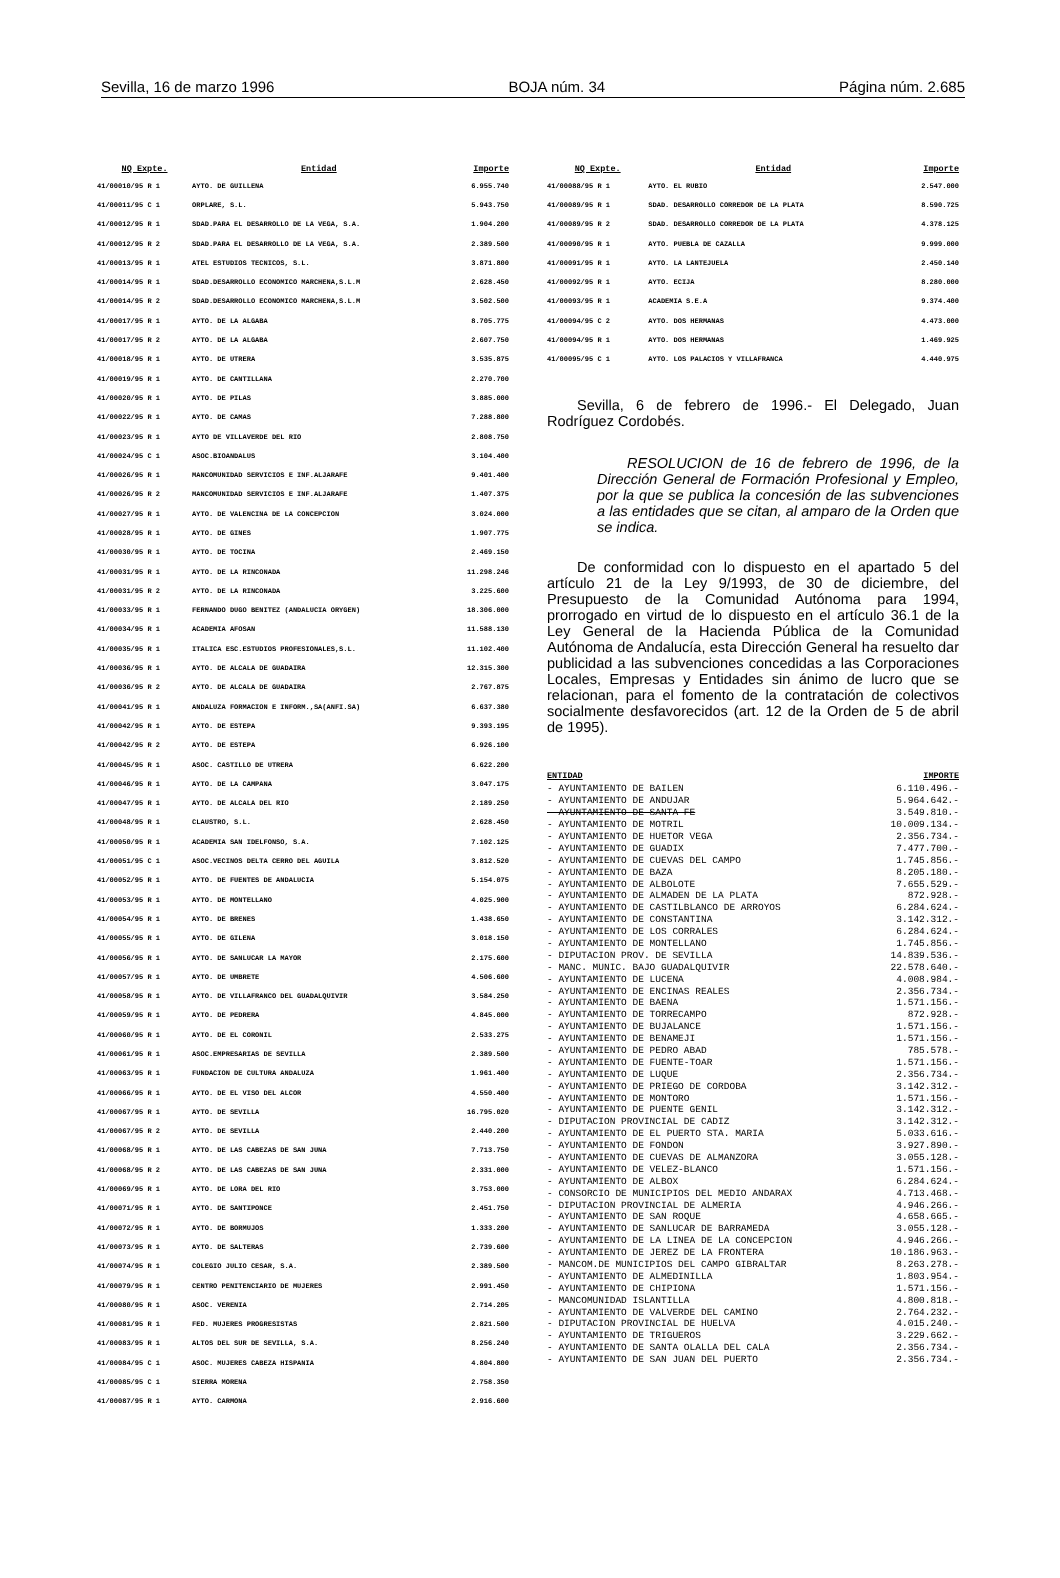Sevilla, 16 de marzo 1996 BOJA núm. 34 Página núm. 2.685
| NQ Expte. | Entidad | Importe |
| --- | --- | --- |
| 41/00010/95 R 1 | AYTO. DE GUILLENA | 6.955.740 |
| 41/00011/95 C 1 | ORPLARE, S.L. | 5.943.750 |
| 41/00012/95 R 1 | SDAD.PARA EL DESARROLLO DE LA VEGA, S.A. | 1.904.200 |
| 41/00012/95 R 2 | SDAD.PARA EL DESARROLLO DE LA VEGA, S.A. | 2.389.500 |
| 41/00013/95 R 1 | ATEL ESTUDIOS TECNICOS, S.L. | 3.871.800 |
| 41/00014/95 R 1 | SDAD.DESARROLLO ECONOMICO MARCHENA,S.L.M | 2.628.450 |
| 41/00014/95 R 2 | SDAD.DESARROLLO ECONOMICO MARCHENA,S.L.M | 3.502.500 |
| 41/00017/95 R 1 | AYTO. DE LA ALGABA | 8.705.775 |
| 41/00017/95 R 2 | AYTO. DE LA ALGABA | 2.607.750 |
| 41/00018/95 R 1 | AYTO. DE UTRERA | 3.535.875 |
| 41/00019/95 R 1 | AYTO. DE CANTILLANA | 2.270.700 |
| 41/00020/95 R 1 | AYTO. DE PILAS | 3.885.000 |
| 41/00022/95 R 1 | AYTO. DE CAMAS | 7.288.800 |
| 41/00023/95 R 1 | AYTO DE VILLAVERDE DEL RIO | 2.808.750 |
| 41/00024/95 C 1 | ASOC.BIOANDALUS | 3.104.400 |
| 41/00026/95 R 1 | MANCOMUNIDAD SERVICIOS E INF.ALJARAFE | 9.401.400 |
| 41/00026/95 R 2 | MANCOMUNIDAD SERVICIOS E INF.ALJARAFE | 1.407.375 |
| 41/00027/95 R 1 | AYTO. DE VALENCINA DE LA CONCEPCION | 3.024.000 |
| 41/00028/95 R 1 | AYTO. DE GINES | 1.907.775 |
| 41/00030/95 R 1 | AYTO. DE TOCINA | 2.469.150 |
| 41/00031/95 R 1 | AYTO. DE LA RINCONADA | 11.298.246 |
| 41/00031/95 R 2 | AYTO. DE LA RINCONADA | 3.225.600 |
| 41/00033/95 R 1 | FERNANDO DUGO BENITEZ (ANDALUCIA ORYGEN) | 18.306.000 |
| 41/00034/95 R 1 | ACADEMIA AFOSAN | 11.588.130 |
| 41/00035/95 R 1 | ITALICA ESC.ESTUDIOS PROFESIONALES,S.L. | 11.102.400 |
| 41/00036/95 R 1 | AYTO. DE ALCALA DE GUADAIRA | 12.315.300 |
| 41/00036/95 R 2 | AYTO. DE ALCALA DE GUADAIRA | 2.767.875 |
| 41/00041/95 R 1 | ANDALUZA FORMACION E INFORM.,SA(ANFI.SA) | 6.637.380 |
| 41/00042/95 R 1 | AYTO. DE ESTEPA | 9.393.195 |
| 41/00042/95 R 2 | AYTO. DE ESTEPA | 6.926.100 |
| 41/00045/95 R 1 | ASOC. CASTILLO DE UTRERA | 6.622.200 |
| 41/00046/95 R 1 | AYTO. DE LA CAMPANA | 3.047.175 |
| 41/00047/95 R 1 | AYTO. DE ALCALA DEL RIO | 2.189.250 |
| 41/00048/95 R 1 | CLAUSTRO, S.L. | 2.628.450 |
| 41/00050/95 R 1 | ACADEMIA SAN IDELFONSO, S.A. | 7.102.125 |
| 41/00051/95 C 1 | ASOC.VECINOS DELTA CERRO DEL AGUILA | 3.812.520 |
| 41/00052/95 R 1 | AYTO. DE FUENTES DE ANDALUCIA | 5.154.075 |
| 41/00053/95 R 1 | AYTO. DE MONTELLANO | 4.025.900 |
| 41/00054/95 R 1 | AYTO. DE BRENES | 1.438.650 |
| 41/00055/95 R 1 | AYTO. DE GILENA | 3.018.150 |
| 41/00056/95 R 1 | AYTO. DE SANLUCAR LA MAYOR | 2.175.600 |
| 41/00057/95 R 1 | AYTO. DE UMBRETE | 4.506.600 |
| 41/00058/95 R 1 | AYTO. DE VILLAFRANCO DEL GUADALQUIVIR | 3.584.250 |
| 41/00059/95 R 1 | AYTO. DE PEDRERA | 4.845.000 |
| 41/00060/95 R 1 | AYTO. DE EL CORONIL | 2.533.275 |
| 41/00061/95 R 1 | ASOC.EMPRESARIAS DE SEVILLA | 2.389.500 |
| 41/00063/95 R 1 | FUNDACION DE CULTURA ANDALUZA | 1.961.400 |
| 41/00066/95 R 1 | AYTO. DE EL VISO DEL ALCOR | 4.550.400 |
| 41/00067/95 R 1 | AYTO. DE SEVILLA | 16.795.020 |
| 41/00067/95 R 2 | AYTO. DE SEVILLA | 2.440.200 |
| 41/00068/95 R 1 | AYTO. DE LAS CABEZAS DE SAN JUNA | 7.713.750 |
| 41/00068/95 R 2 | AYTO. DE LAS CABEZAS DE SAN JUNA | 2.331.000 |
| 41/00069/95 R 1 | AYTO. DE LORA DEL RIO | 3.753.000 |
| 41/00071/95 R 1 | AYTO. DE SANTIPONCE | 2.451.750 |
| 41/00072/95 R 1 | AYTO. DE BORMUJOS | 1.333.200 |
| 41/00073/95 R 1 | AYTO. DE SALTERAS | 2.739.600 |
| 41/00074/95 R 1 | COLEGIO JULIO CESAR, S.A. | 2.389.500 |
| 41/00079/95 R 1 | CENTRO PENITENCIARIO DE MUJERES | 2.991.450 |
| 41/00080/95 R 1 | ASOC. VERENIA | 2.714.205 |
| 41/00081/95 R 1 | FED. MUJERES PROGRESISTAS | 2.821.500 |
| 41/00083/95 R 1 | ALTOS DEL SUR DE SEVILLA, S.A. | 8.256.240 |
| 41/00084/95 C 1 | ASOC. MUJERES CABEZA HISPANIA | 4.804.800 |
| 41/00085/95 C 1 | SIERRA MORENA | 2.758.350 |
| 41/00087/95 R 1 | AYTO. CARMONA | 2.916.600 |
| NQ Expte. | Entidad | Importe |
| --- | --- | --- |
| 41/00088/95 R 1 | AYTO. EL RUBIO | 2.547.000 |
| 41/00089/95 R 1 | SDAD. DESARROLLO CORREDOR DE LA PLATA | 8.590.725 |
| 41/00089/95 R 2 | SDAD. DESARROLLO CORREDOR DE LA PLATA | 4.378.125 |
| 41/00090/95 R 1 | AYTO. PUEBLA DE CAZALLA | 9.999.000 |
| 41/00091/95 R 1 | AYTO. LA LANTEJUELA | 2.450.140 |
| 41/00092/95 R 1 | AYTO. ECIJA | 8.280.000 |
| 41/00093/95 R 1 | ACADEMIA S.E.A | 9.374.400 |
| 41/00094/95 C 2 | AYTO. DOS HERMANAS | 4.473.000 |
| 41/00094/95 R 1 | AYTO. DOS HERMANAS | 1.469.925 |
| 41/00095/95 C 1 | AYTO. LOS PALACIOS Y VILLAFRANCA | 4.440.975 |
Sevilla, 6 de febrero de 1996.- El Delegado, Juan Rodríguez Cordobés.
RESOLUCION de 16 de febrero de 1996, de la Dirección General de Formación Profesional y Empleo, por la que se publica la concesión de las subvenciones a las entidades que se citan, al amparo de la Orden que se indica.
De conformidad con lo dispuesto en el apartado 5 del artículo 21 de la Ley 9/1993, de 30 de diciembre, del Presupuesto de la Comunidad Autónoma para 1994, prorrogado en virtud de lo dispuesto en el artículo 36.1 de la Ley General de la Hacienda Pública de la Comunidad Autónoma de Andalucía, esta Dirección General ha resuelto dar publicidad a las subvenciones concedidas a las Corporaciones Locales, Empresas y Entidades sin ánimo de lucro que se relacionan, para el fomento de la contratación de colectivos socialmente desfavorecidos (art. 12 de la Orden de 5 de abril de 1995).
| ENTIDAD | IMPORTE |
| --- | --- |
| - AYUNTAMIENTO DE BAILEN | 6.110.496.- |
| - AYUNTAMIENTO DE ANDUJAR | 5.964.642.- |
| - AYUNTAMIENTO DE SANTA FE | 3.549.810.- |
| - AYUNTAMIENTO DE MOTRIL | 10.009.134.- |
| - AYUNTAMIENTO DE HUETOR VEGA | 2.356.734.- |
| - AYUNTAMIENTO DE GUADIX | 7.477.700.- |
| - AYUNTAMIENTO DE CUEVAS DEL CAMPO | 1.745.856.- |
| - AYUNTAMIENTO DE BAZA | 8.205.180.- |
| - AYUNTAMIENTO DE ALBOLOTE | 7.655.529.- |
| - AYUNTAMIENTO DE ALMADEN DE LA PLATA | 872.928.- |
| - AYUNTAMIENTO DE CASTILBLANCO DE ARROYOS | 6.284.624.- |
| - AYUNTAMIENTO DE CONSTANTINA | 3.142.312.- |
| - AYUNTAMIENTO DE LOS CORRALES | 6.284.624.- |
| - AYUNTAMIENTO DE MONTELLANO | 1.745.856.- |
| - DIPUTACION PROV. DE SEVILLA | 14.839.536.- |
| - MANC. MUNIC. BAJO GUADALQUIVIR | 22.578.640.- |
| - AYUNTAMIENTO DE LUCENA | 4.008.984.- |
| - AYUNTAMIENTO DE ENCINAS REALES | 2.356.734.- |
| - AYUNTAMIENTO DE BAENA | 1.571.156.- |
| - AYUNTAMIENTO DE TORRECAMPO | 872.928.- |
| - AYUNTAMIENTO DE BUJALANCE | 1.571.156.- |
| - AYUNTAMIENTO DE BENAMEJI | 1.571.156.- |
| - AYUNTAMIENTO DE PEDRO ABAD | 785.578.- |
| - AYUNTAMIENTO DE FUENTE-TOAR | 1.571.156.- |
| - AYUNTAMIENTO DE LUQUE | 2.356.734.- |
| - AYUNTAMIENTO DE PRIEGO DE CORDOBA | 3.142.312.- |
| - AYUNTAMIENTO DE MONTORO | 1.571.156.- |
| - AYUNTAMIENTO DE PUENTE GENIL | 3.142.312.- |
| - DIPUTACION PROVINCIAL DE CADIZ | 3.142.312.- |
| - AYUNTAMIENTO DE EL PUERTO STA. MARIA | 5.033.616.- |
| - AYUNTAMIENTO DE FONDON | 3.927.890.- |
| - AYUNTAMIENTO DE CUEVAS DE ALMANZORA | 3.055.128.- |
| - AYUNTAMIENTO DE VELEZ-BLANCO | 1.571.156.- |
| - AYUNTAMIENTO DE ALBOX | 6.284.624.- |
| - CONSORCIO DE MUNICIPIOS DEL MEDIO ANDARAX | 4.713.468.- |
| - DIPUTACION PROVINCIAL DE ALMERIA | 4.946.266.- |
| - AYUNTAMIENTO DE SAN ROQUE | 4.658.665.- |
| - AYUNTAMIENTO DE SANLUCAR DE BARRAMEDA | 3.055.128.- |
| - AYUNTAMIENTO DE LA LINEA DE LA CONCEPCION | 4.946.266.- |
| - AYUNTAMIENTO DE JEREZ DE LA FRONTERA | 10.186.963.- |
| - MANCOM.DE MUNICIPIOS DEL CAMPO GIBRALTAR | 8.263.278.- |
| - AYUNTAMIENTO DE ALMEDINILLA | 1.803.954.- |
| - AYUNTAMIENTO DE CHIPIONA | 1.571.156.- |
| - MANCOMUNIDAD ISLANTILLA | 4.800.818.- |
| - AYUNTAMIENTO DE VALVERDE DEL CAMINO | 2.764.232.- |
| - DIPUTACION PROVINCIAL DE HUELVA | 4.015.240.- |
| - AYUNTAMIENTO DE TRIGUEROS | 3.229.662.- |
| - AYUNTAMIENTO DE SANTA OLALLA DEL CALA | 2.356.734.- |
| - AYUNTAMIENTO DE SAN JUAN DEL PUERTO | 2.356.734.- |